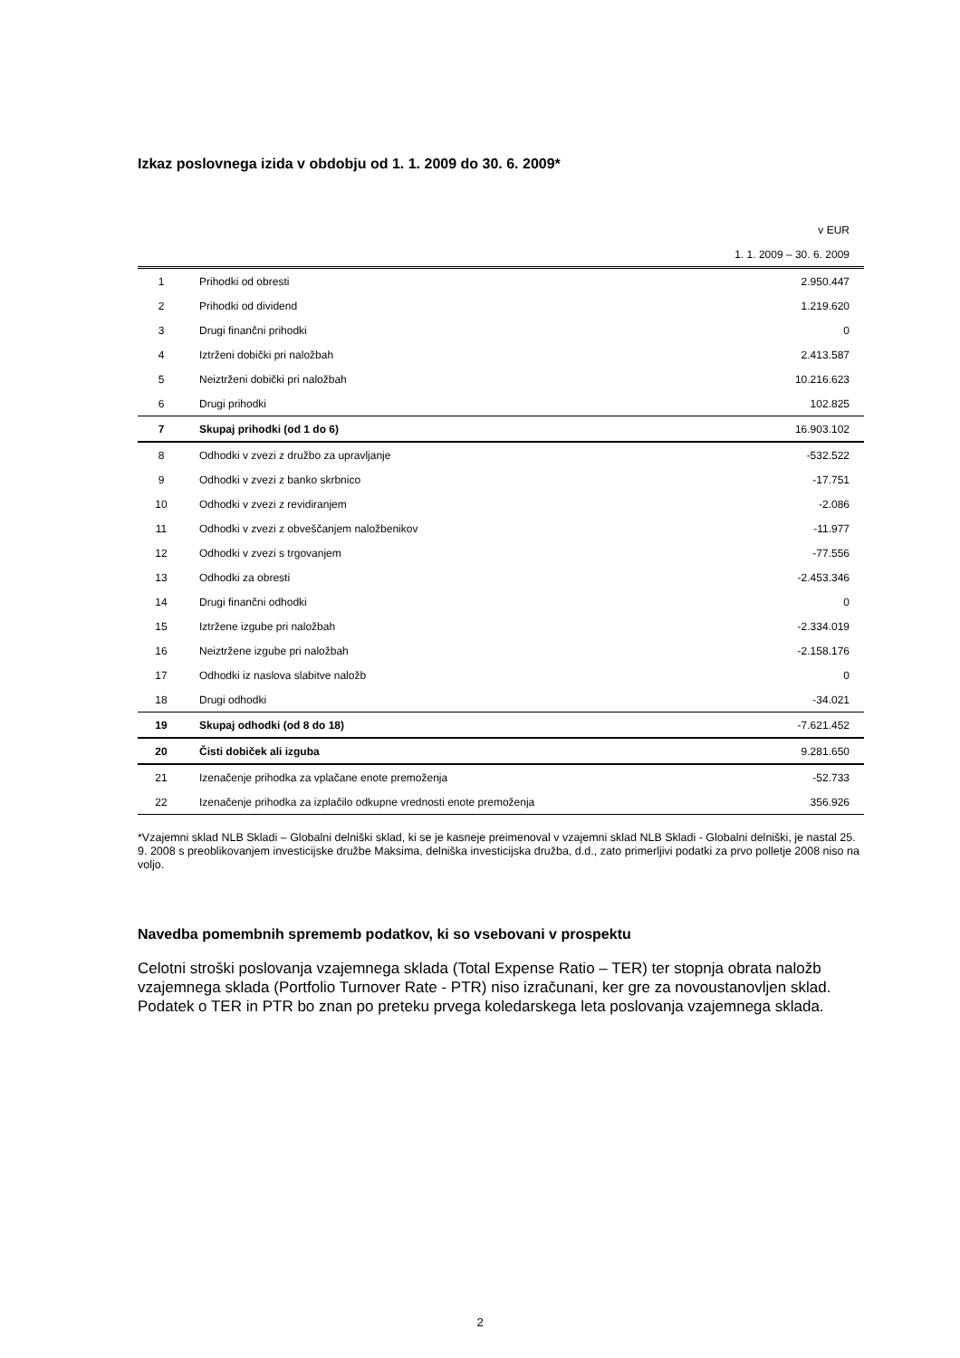Izkaz poslovnega izida v obdobju od 1. 1. 2009 do 30. 6. 2009*
| v EUR | | |
| 1. 1. 2009 – 30. 6. 2009 | | |
| 1 | Prihodki od obresti | 2.950.447 |
| 2 | Prihodki od dividend | 1.219.620 |
| 3 | Drugi finančni prihodki | 0 |
| 4 | Iztrženi dobički pri naložbah | 2.413.587 |
| 5 | Neiztrženi dobički pri naložbah | 10.216.623 |
| 6 | Drugi prihodki | 102.825 |
| 7 | Skupaj prihodki (od 1 do 6) | 16.903.102 |
| 8 | Odhodki v zvezi z družbo za upravljanje | -532.522 |
| 9 | Odhodki v zvezi z banko skrbnico | -17.751 |
| 10 | Odhodki v zvezi z revidiranjem | -2.086 |
| 11 | Odhodki v zvezi z obveščanjem naložbenikov | -11.977 |
| 12 | Odhodki v zvezi s trgovanjem | -77.556 |
| 13 | Odhodki za obresti | -2.453.346 |
| 14 | Drugi finančni odhodki | 0 |
| 15 | Iztržene izgube pri naložbah | -2.334.019 |
| 16 | Neiztržene izgube pri naložbah | -2.158.176 |
| 17 | Odhodki iz naslova slabitve naložb | 0 |
| 18 | Drugi odhodki | -34.021 |
| 19 | Skupaj odhodki (od 8 do 18) | -7.621.452 |
| 20 | Čisti dobiček ali izguba | 9.281.650 |
| 21 | Izenačenje prihodka za vplačane enote premoženja | -52.733 |
| 22 | Izenačenje prihodka za izplačilo odkupne vrednosti enote premoženja | 356.926 |
*Vzajemni sklad NLB Skladi – Globalni delniški sklad, ki se je kasneje preimenoval v vzajemni sklad NLB Skladi - Globalni delniški, je nastal 25. 9. 2008 s preoblikovanjem investicijske družbe Maksima, delniška investicijska družba, d.d., zato primerljivi podatki za prvo polletje 2008 niso na voljo.
Navedba pomembnih sprememb podatkov, ki so vsebovani v prospektu
Celotni stroški poslovanja vzajemnega sklada (Total Expense Ratio – TER) ter stopnja obrata naložb vzajemnega sklada (Portfolio Turnover Rate - PTR) niso izračunani, ker gre za novoustanovljen sklad. Podatek o TER in PTR bo znan po preteku prvega koledarskega leta poslovanja vzajemnega sklada.
2